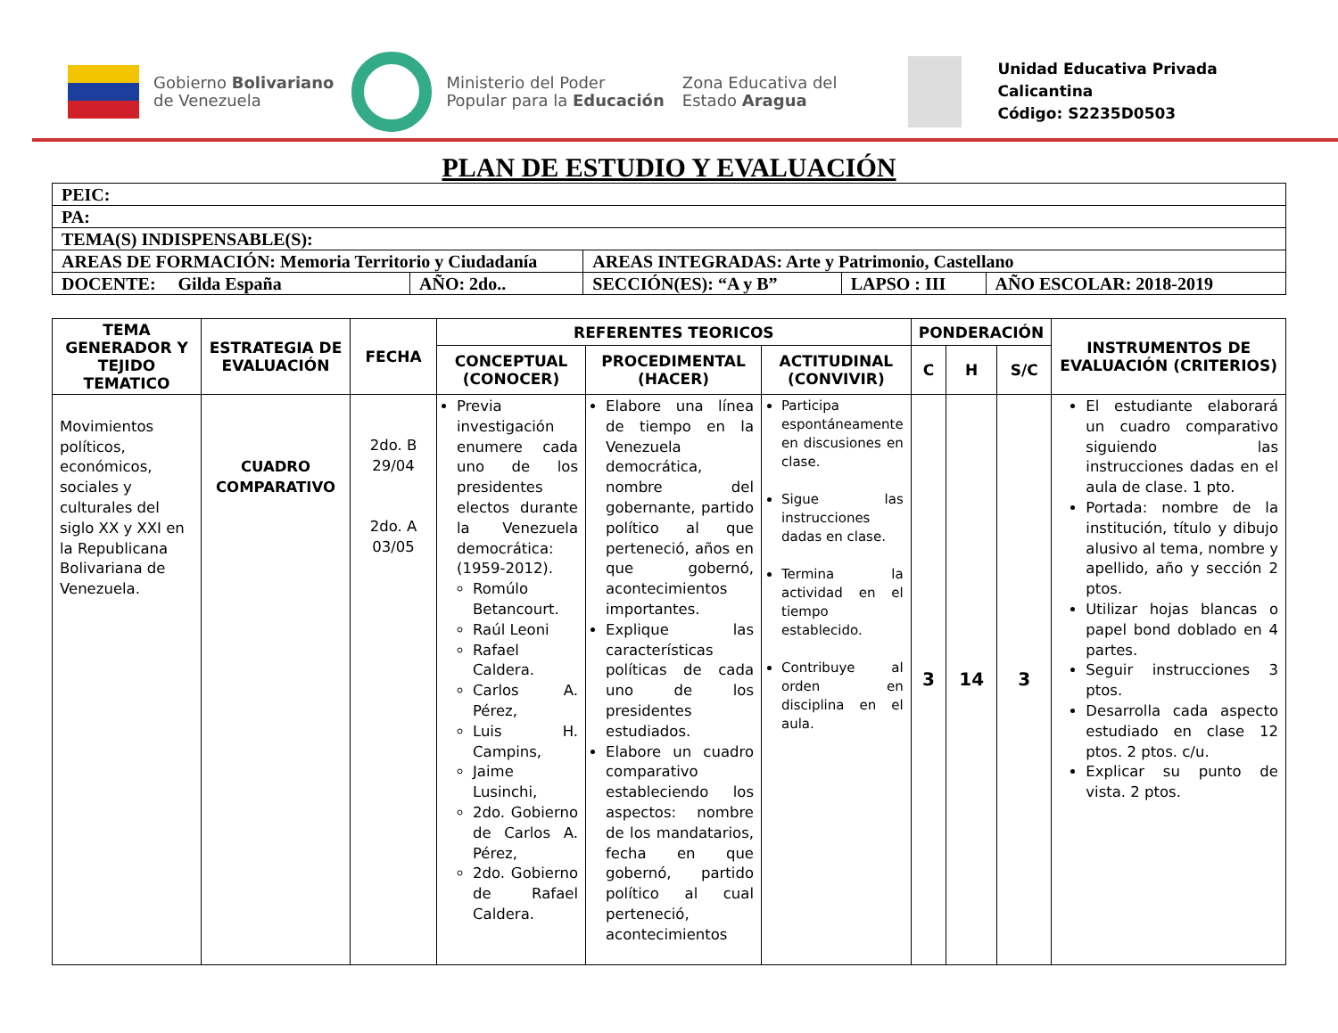Gobierno Bolivariano
de Venezuela
Ministerio del Poder
Popular para la Educación
Zona Educativa del
Estado Aragua
Unidad Educativa Privada
Calicantina
Código: S2235D0503
PLAN DE ESTUDIO Y EVALUACIÓN
| PEIC: | | | | |
| PA: | | | | |
| TEMA(S) INDISPENSABLE(S): | | | | |
| AREAS DE FORMACIÓN: Memoria Territorio y Ciudadanía | | AREAS INTEGRADAS: Arte y Patrimonio, Castellano | | |
| DOCENTE: Gilda España | AÑO: 2do.. | SECCIÓN(ES): “A y B” | LAPSO : III | AÑO ESCOLAR: 2018-2019 |
| TEMA GENERADOR Y TEJIDO TEMATICO | ESTRATEGIA DE EVALUACIÓN | FECHA | REFERENTES TEORICOS | | | PONDERACIÓN | | | INSTRUMENTOS DE EVALUACIÓN (CRITERIOS) |
| --- | --- | --- | --- | --- | --- | --- | --- | --- | --- |
| | | | CONCEPTUAL (CONOCER) | PROCEDIMENTAL (HACER) | ACTITUDINAL (CONVIVIR) | C | H | S/C | |
| Movimientos políticos, económicos, sociales y culturales del siglo XX y XXI en la Republicana Bolivariana de Venezuela. | CUADRO COMPARATIVO | 2do. B 29/04 2do. A 03/05 | Previa investigación enumere cada uno de los presidentes electos durante la Venezuela democrática: (1959-2012). Romúlo Betancourt. Raúl Leoni Rafael Caldera. Carlos A. Pérez, Luis H. Campins, Jaime Lusinchi, 2do. Gobierno de Carlos A. Pérez, 2do. Gobierno de Rafael Caldera. | Elabore una línea de tiempo en la Venezuela democrática, nombre del gobernante, partido político al que perteneció, años en que gobernó, acontecimientos importantes. Explique las características políticas de cada uno de los presidentes estudiados. Elabore un cuadro comparativo estableciendo los aspectos: nombre de los mandatarios, fecha en que gobernó, partido político al cual perteneció, acontecimientos | Participa espontáneamente en discusiones en clase. Sigue las instrucciones dadas en clase. Termina la actividad en el tiempo establecido. Contribuye al orden en disciplina en el aula. | 3 | 14 | 3 | El estudiante elaborará un cuadro comparativo siguiendo las instrucciones dadas en el aula de clase. 1 pto. Portada: nombre de la institución, título y dibujo alusivo al tema, nombre y apellido, año y sección 2 ptos. Utilizar hojas blancas o papel bond doblado en 4 partes. Seguir instrucciones 3 ptos. Desarrolla cada aspecto estudiado en clase 12 ptos. 2 ptos. c/u. Explicar su punto de vista. 2 ptos. |